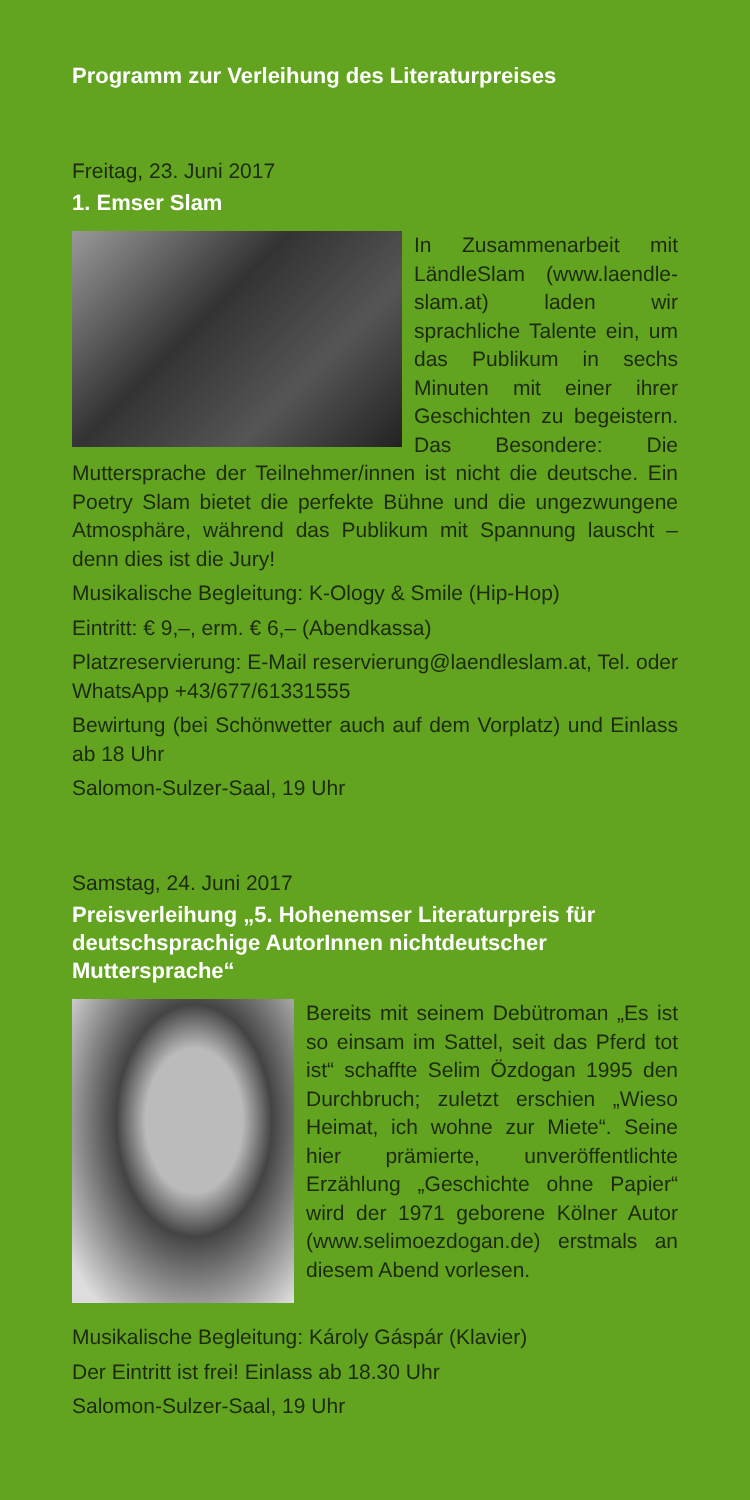Programm zur Verleihung des Literaturpreises
Freitag, 23. Juni 2017
1. Emser Slam
In Zusammenarbeit mit LändleSlam (www.laendle-slam.at) laden wir sprachliche Talente ein, um das Publikum in sechs Minuten mit einer ihrer Geschichten zu begeistern. Das Besondere: Die Muttersprache der Teilnehmer/innen ist nicht die deutsche. Ein Poetry Slam bietet die perfekte Bühne und die ungezwungene Atmosphäre, während das Publikum mit Spannung lauscht – denn dies ist die Jury!
Musikalische Begleitung: K-Ology & Smile (Hip-Hop)
Eintritt: € 9,–, erm. € 6,– (Abendkassa)
Platzreservierung: E-Mail reservierung@laendleslam.at, Tel. oder WhatsApp +43/677/61331555
Bewirtung (bei Schönwetter auch auf dem Vorplatz) und Einlass ab 18 Uhr
Salomon-Sulzer-Saal, 19 Uhr
Samstag, 24. Juni 2017
Preisverleihung „5. Hohenemser Literaturpreis für deutschsprachige AutorInnen nichtdeutscher Muttersprache“
Bereits mit seinem Debütroman „Es ist so einsam im Sattel, seit das Pferd tot ist“ schaffte Selim Özdogan 1995 den Durchbruch; zuletzt erschien „Wieso Heimat, ich wohne zur Miete“. Seine hier prämierte, unveröffentlichte Erzählung „Geschichte ohne Papier“ wird der 1971 geborene Kölner Autor (www.selimoezdogan.de) erstmals an diesem Abend vorlesen.
Musikalische Begleitung: Károly Gáspár (Klavier)
Der Eintritt ist frei! Einlass ab 18.30 Uhr
Salomon-Sulzer-Saal, 19 Uhr